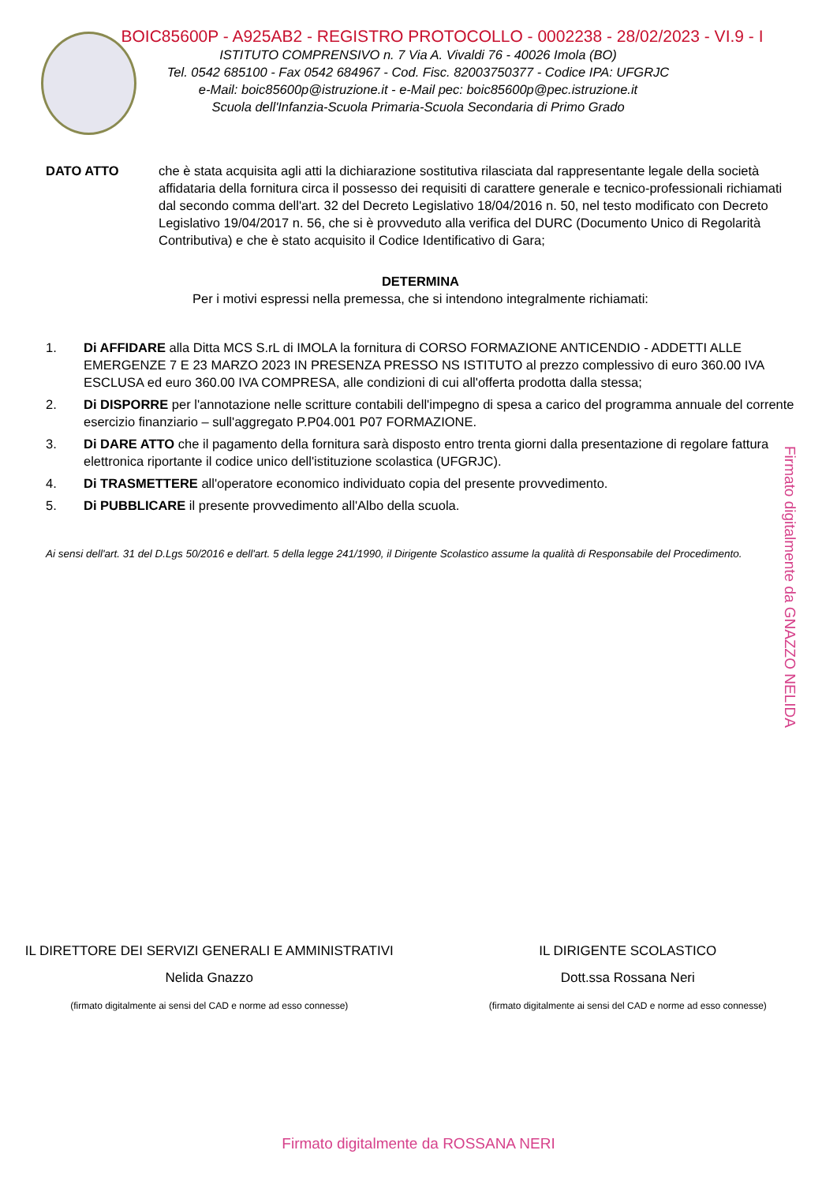BOIC85600P - A925AB2 - REGISTRO PROTOCOLLO - 0002238 - 28/02/2023 - VI.9 - I
ISTITUTO COMPRENSIVO n. 7 Via A. Vivaldi 76 - 40026 Imola (BO)
Tel. 0542 685100 - Fax 0542 684967 - Cod. Fisc. 82003750377 - Codice IPA: UFGRJC
e-Mail: boic85600p@istruzione.it - e-Mail pec: boic85600p@pec.istruzione.it
Scuola dell'Infanzia-Scuola Primaria-Scuola Secondaria di Primo Grado
DATO ATTO che è stata acquisita agli atti la dichiarazione sostitutiva rilasciata dal rappresentante legale della società affidataria della fornitura circa il possesso dei requisiti di carattere generale e tecnico-professionali richiamati dal secondo comma dell'art. 32 del Decreto Legislativo 18/04/2016 n. 50, nel testo modificato con Decreto Legislativo 19/04/2017 n. 56, che si è provveduto alla verifica del DURC (Documento Unico di Regolarità Contributiva) e che è stato acquisito il Codice Identificativo di Gara;
DETERMINA
Per i motivi espressi nella premessa, che si intendono integralmente richiamati:
1. Di AFFIDARE alla Ditta MCS S.rL di IMOLA la fornitura di CORSO FORMAZIONE ANTICENDIO - ADDETTI ALLE EMERGENZE 7 E 23 MARZO 2023 IN PRESENZA PRESSO NS ISTITUTO al prezzo complessivo di euro 360.00 IVA ESCLUSA ed euro 360.00 IVA COMPRESA, alle condizioni di cui all'offerta prodotta dalla stessa;
2. Di DISPORRE per l'annotazione nelle scritture contabili dell'impegno di spesa a carico del programma annuale del corrente esercizio finanziario – sull'aggregato P.P04.001 P07 FORMAZIONE.
3. Di DARE ATTO che il pagamento della fornitura sarà disposto entro trenta giorni dalla presentazione di regolare fattura elettronica riportante il codice unico dell'istituzione scolastica (UFGRJC).
4. Di TRASMETTERE all'operatore economico individuato copia del presente provvedimento.
5. Di PUBBLICARE il presente provvedimento all'Albo della scuola.
Ai sensi dell'art. 31 del D.Lgs 50/2016 e dell'art. 5 della legge 241/1990, il Dirigente Scolastico assume la qualità di Responsabile del Procedimento.
Firmato digitalmente da GNAZZO NELIDA
IL DIRETTORE DEI SERVIZI GENERALI E AMMINISTRATIVI
Nelida Gnazzo
(firmato digitalmente ai sensi del CAD e norme ad esso connesse)
IL DIRIGENTE SCOLASTICO
Dott.ssa Rossana Neri
(firmato digitalmente ai sensi del CAD e norme ad esso connesse)
Firmato digitalmente da ROSSANA NERI